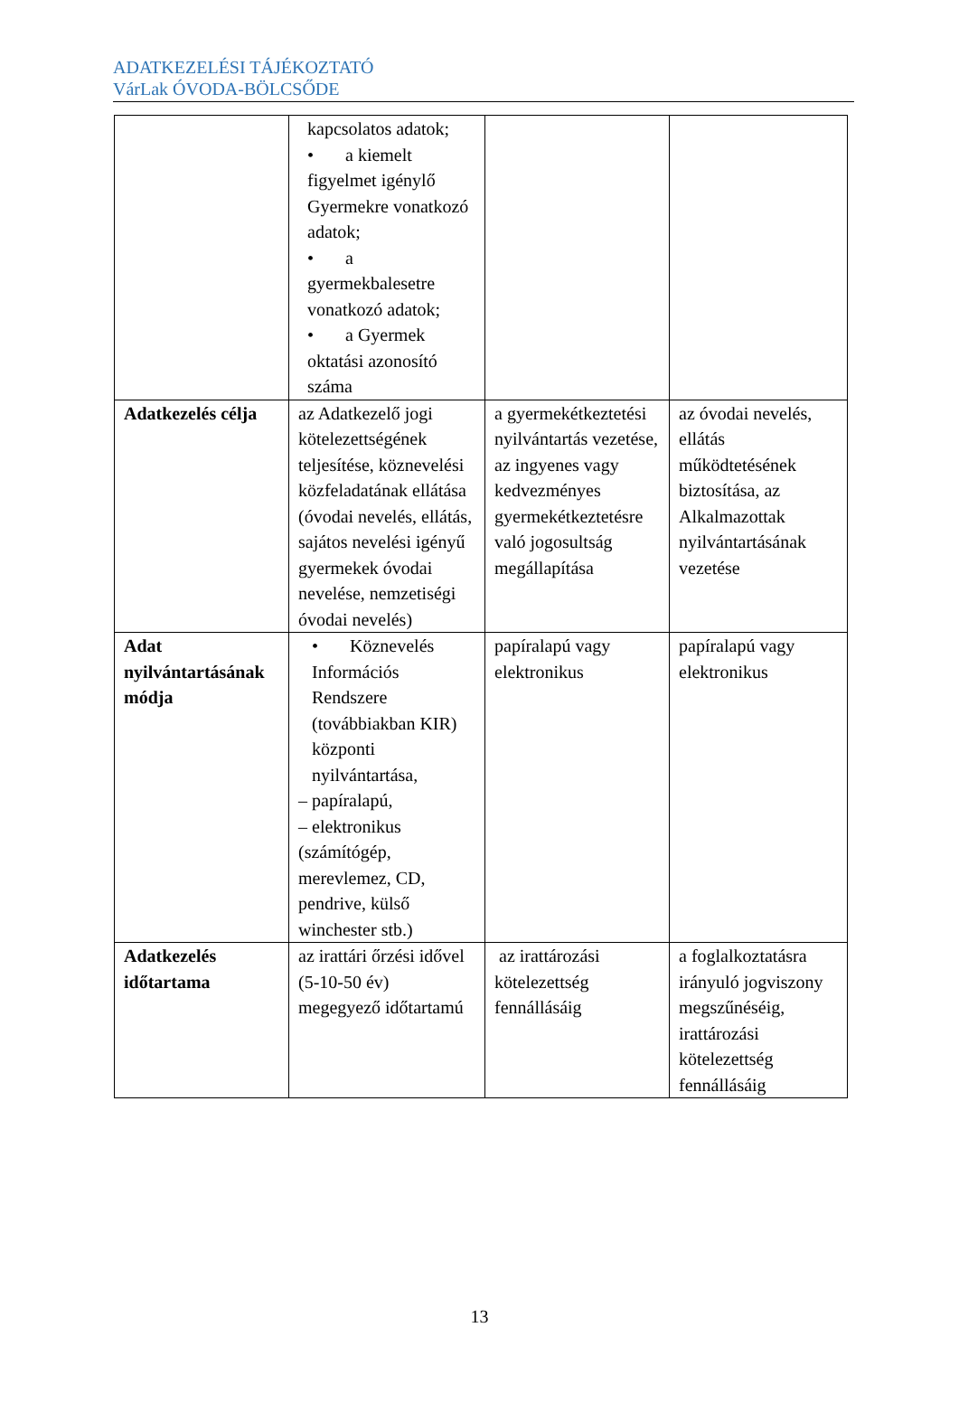ADATKEZELÉSI TÁJÉKOZTATÓ
VárLak ÓVODA-BÖLCSŐDE
| | kapcsolatos adatok; • a kiemelt figyelmet igénylő Gyermekre vonatkozó adatok; • a gyermekbalesetre vonatkozó adatok; • a Gyermek oktatási azonosító száma | | |
| Adatkezelés célja | az Adatkezelő jogi kötelezettségének teljesítése, köznevelési közfeladatának ellátása (óvodai nevelés, ellátás, sajátos nevelési igényű gyermekek óvodai nevelése, nemzetiségi óvodai nevelés) | a gyermekétkeztetési nyilvántartás vezetése, az ingyenes vagy kedvezményes gyermekétkeztetésre való jogosultság megállapítása | az óvodai nevelés, ellátás működtetésének biztosítása, az Alkalmazottak nyilvántartásának vezetése |
| Adat nyilvántartásának módja | • Köznevelés Információs Rendszere (továbbiakban KIR) központi nyilvántartása, – papíralapú, – elektronikus (számítógép, merevlemez, CD, pendrive, külső winchester stb.) | papíralapú vagy elektronikus | papíralapú vagy elektronikus |
| Adatkezelés időtartama | az irattári őrzési idővel (5-10-50 év) megegyező időtartamú | az irattározási kötelezettség fennállásáig | a foglalkoztatásra irányuló jogviszony megszűnéséig, irattározási kötelezettség fennállásáig |
13